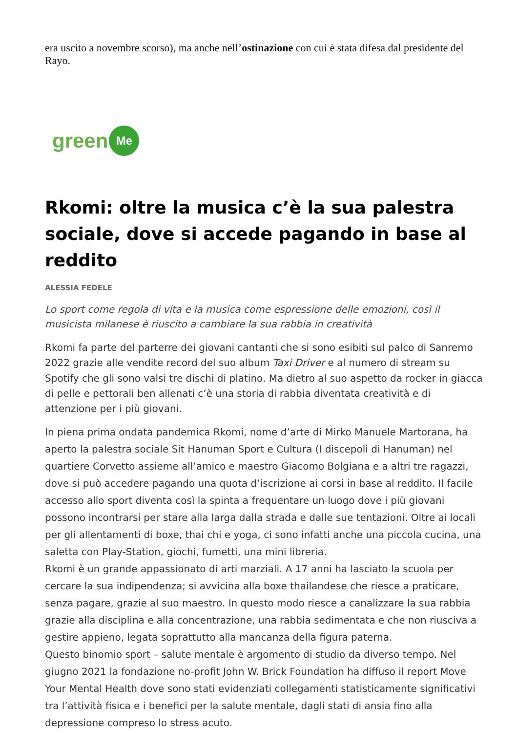era uscito a novembre scorso), ma anche nell’ostinazione con cui è stata difesa dal presidente del Rayo.
green Me
Rkomi: oltre la musica c’è la sua palestra sociale, dove si accede pagando in base al reddito
ALESSIA FEDELE
Lo sport come regola di vita e la musica come espressione delle emozioni, così il musicista milanese è riuscito a cambiare la sua rabbia in creatività
Rkomi fa parte del parterre dei giovani cantanti che si sono esibiti sul palco di Sanremo 2022 grazie alle vendite record del suo album Taxi Driver e al numero di stream su Spotify che gli sono valsi tre dischi di platino. Ma dietro al suo aspetto da rocker in giacca di pelle e pettorali ben allenati c’è una storia di rabbia diventata creatività e di attenzione per i più giovani.
In piena prima ondata pandemica Rkomi, nome d’arte di Mirko Manuele Martorana, ha aperto la palestra sociale Sit Hanuman Sport e Cultura (I discepoli di Hanuman) nel quartiere Corvetto assieme all’amico e maestro Giacomo Bolgiana e a altri tre ragazzi, dove si può accedere pagando una quota d’iscrizione ai corsi in base al reddito. Il facile accesso allo sport diventa così la spinta a frequentare un luogo dove i più giovani possono incontrarsi per stare alla larga dalla strada e dalle sue tentazioni. Oltre ai locali per gli allentamenti di boxe, thai chi e yoga, ci sono infatti anche una piccola cucina, una saletta con Play-Station, giochi, fumetti, una mini libreria.
Rkomi è un grande appassionato di arti marziali. A 17 anni ha lasciato la scuola per cercare la sua indipendenza; si avvicina alla boxe thailandese che riesce a praticare, senza pagare, grazie al suo maestro. In questo modo riesce a canalizzare la sua rabbia grazie alla disciplina e alla concentrazione, una rabbia sedimentata e che non riusciva a gestire appieno, legata soprattutto alla mancanza della figura paterna.
Questo binomio sport – salute mentale è argomento di studio da diverso tempo. Nel giugno 2021 la fondazione no-profit John W. Brick Foundation ha diffuso il report Move Your Mental Health dove sono stati evidenziati collegamenti statisticamente significativi tra l’attività fisica e i benefici per la salute mentale, dagli stati di ansia fino alla depressione compreso lo stress acuto.